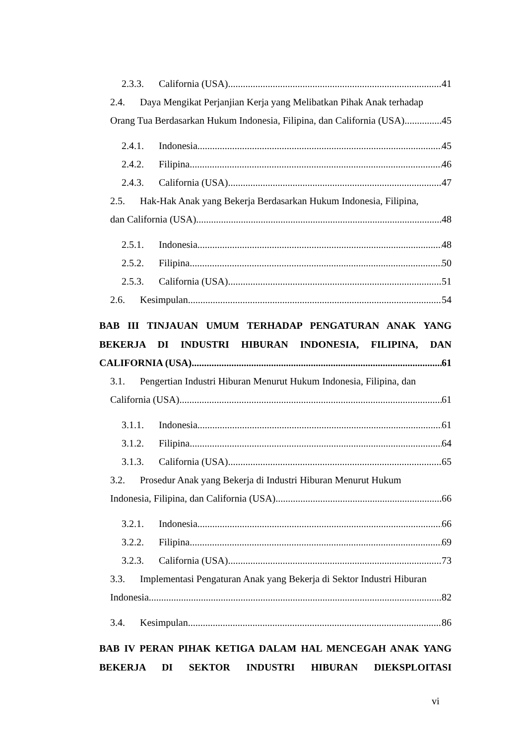2.3.3. California (USA) 41
2.4. Daya Mengikat Perjanjian Kerja yang Melibatkan Pihak Anak terhadap
Orang Tua Berdasarkan Hukum Indonesia, Filipina, dan California (USA) 45
2.4.1. Indonesia 45
2.4.2. Filipina 46
2.4.3. California (USA) 47
2.5. Hak-Hak Anak yang Bekerja Berdasarkan Hukum Indonesia, Filipina,
dan California (USA) 48
2.5.1. Indonesia 48
2.5.2. Filipina 50
2.5.3. California (USA) 51
2.6. Kesimpulan 54
BAB III TINJAUAN UMUM TERHADAP PENGATURAN ANAK YANG BEKERJA DI INDUSTRI HIBURAN INDONESIA, FILIPINA, DAN
CALIFORNIA (USA) 61
3.1. Pengertian Industri Hiburan Menurut Hukum Indonesia, Filipina, dan
California (USA) 61
3.1.1. Indonesia 61
3.1.2. Filipina 64
3.1.3. California (USA) 65
3.2. Prosedur Anak yang Bekerja di Industri Hiburan Menurut Hukum
Indonesia, Filipina, dan California (USA) 66
3.2.1. Indonesia 66
3.2.2. Filipina 69
3.2.3. California (USA) 73
3.3. Implementasi Pengaturan Anak yang Bekerja di Sektor Industri Hiburan
Indonesia 82
3.4. Kesimpulan 86
BAB IV PERAN PIHAK KETIGA DALAM HAL MENCEGAH ANAK YANG BEKERJA DI SEKTOR INDUSTRI HIBURAN DIEKSPLOITASI
vi